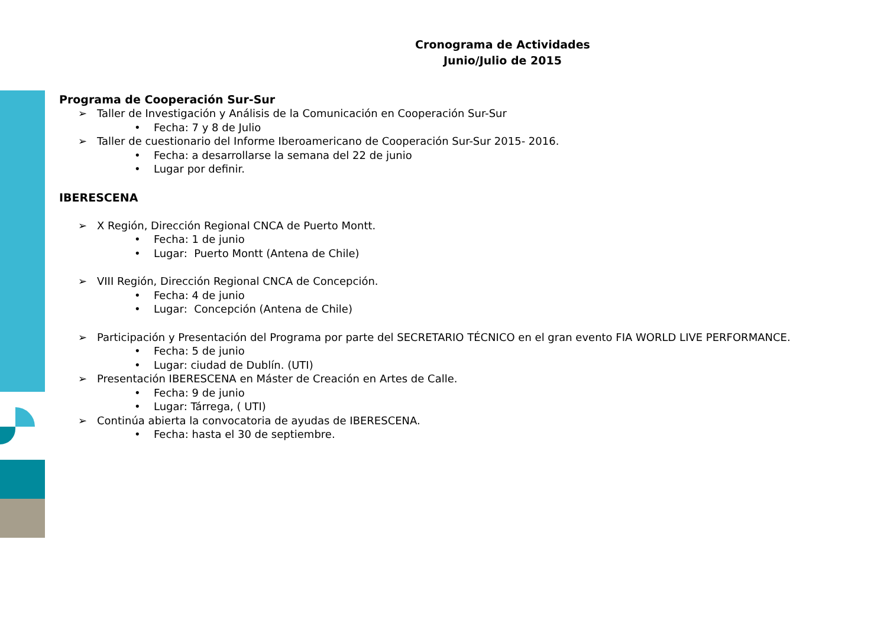Cronograma de Actividades
Junio/Julio de 2015
Programa de Cooperación Sur-Sur
➢ Taller de Investigación y Análisis de la Comunicación en Cooperación Sur-Sur
• Fecha: 7 y 8 de Julio
➢ Taller de cuestionario del Informe Iberoamericano de Cooperación Sur-Sur 2015- 2016.
• Fecha: a desarrollarse la semana del 22 de junio
• Lugar por definir.
IBERESCENA
➢ X Región, Dirección Regional CNCA de Puerto Montt.
• Fecha: 1 de junio
• Lugar: Puerto Montt (Antena de Chile)
➢ VIII Región, Dirección Regional CNCA de Concepción.
• Fecha: 4 de junio
• Lugar: Concepción (Antena de Chile)
➢ Participación y Presentación del Programa por parte del SECRETARIO TÉCNICO en el gran evento FIA WORLD LIVE PERFORMANCE.
• Fecha: 5 de junio
• Lugar: ciudad de Dublín. (UTI)
➢ Presentación IBERESCENA en Máster de Creación en Artes de Calle.
• Fecha: 9 de junio
• Lugar: Tárrega, ( UTI)
➢ Continúa abierta la convocatoria de ayudas de IBERESCENA.
• Fecha: hasta el 30 de septiembre.